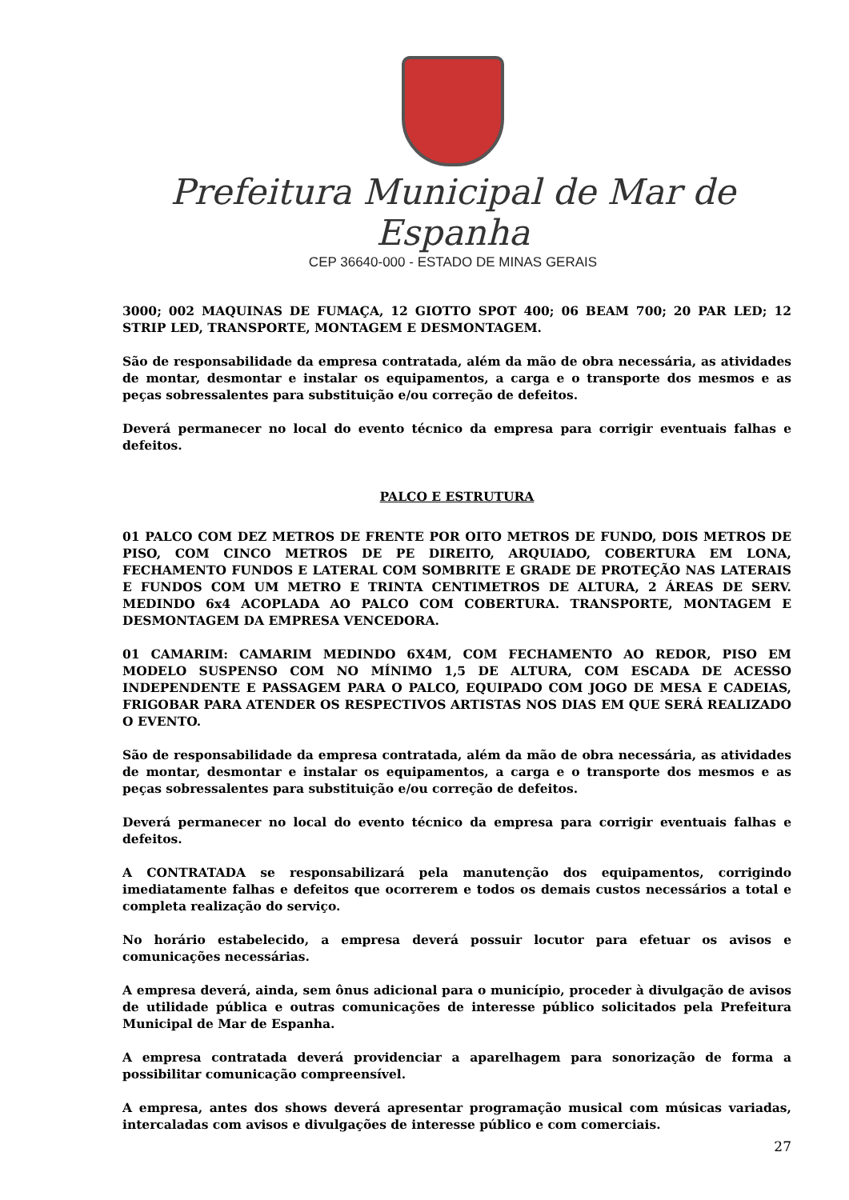Prefeitura Municipal de Mar de Espanha
CEP 36640-000 - ESTADO DE MINAS GERAIS
3000; 002 MAQUINAS DE FUMAÇA, 12 GIOTTO SPOT 400; 06 BEAM 700; 20 PAR LED; 12 STRIP LED, TRANSPORTE, MONTAGEM E DESMONTAGEM.
São de responsabilidade da empresa contratada, além da mão de obra necessária, as atividades de montar, desmontar e instalar os equipamentos, a carga e o transporte dos mesmos e as peças sobressalentes para substituição e/ou correção de defeitos.
Deverá permanecer no local do evento técnico da empresa para corrigir eventuais falhas e defeitos.
PALCO E ESTRUTURA
01 PALCO COM DEZ METROS DE FRENTE POR OITO METROS DE FUNDO, DOIS METROS DE PISO, COM CINCO METROS DE PE DIREITO, ARQUIADO, COBERTURA EM LONA, FECHAMENTO FUNDOS E LATERAL COM SOMBRITE E GRADE DE PROTEÇÃO NAS LATERAIS E FUNDOS COM UM METRO E TRINTA CENTIMETROS DE ALTURA, 2 ÁREAS DE SERV. MEDINDO 6x4 ACOPLADA AO PALCO COM COBERTURA. TRANSPORTE, MONTAGEM E DESMONTAGEM DA EMPRESA VENCEDORA.
01 CAMARIM: CAMARIM MEDINDO 6X4M, COM FECHAMENTO AO REDOR, PISO EM MODELO SUSPENSO COM NO MÍNIMO 1,5 DE ALTURA, COM ESCADA DE ACESSO INDEPENDENTE E PASSAGEM PARA O PALCO, EQUIPADO COM JOGO DE MESA E CADEIAS, FRIGOBAR PARA ATENDER OS RESPECTIVOS ARTISTAS NOS DIAS EM QUE SERÁ REALIZADO O EVENTO.
São de responsabilidade da empresa contratada, além da mão de obra necessária, as atividades de montar, desmontar e instalar os equipamentos, a carga e o transporte dos mesmos e as peças sobressalentes para substituição e/ou correção de defeitos.
Deverá permanecer no local do evento técnico da empresa para corrigir eventuais falhas e defeitos.
A CONTRATADA se responsabilizará pela manutenção dos equipamentos, corrigindo imediatamente falhas e defeitos que ocorrerem e todos os demais custos necessários a total e completa realização do serviço.
No horário estabelecido, a empresa deverá possuir locutor para efetuar os avisos e comunicações necessárias.
A empresa deverá, ainda, sem ônus adicional para o município, proceder à divulgação de avisos de utilidade pública e outras comunicações de interesse público solicitados pela Prefeitura Municipal de Mar de Espanha.
A empresa contratada deverá providenciar a aparelhagem para sonorização de forma a possibilitar comunicação compreensível.
A empresa, antes dos shows deverá apresentar programação musical com músicas variadas, intercaladas com avisos e divulgações de interesse público e com comerciais.
27